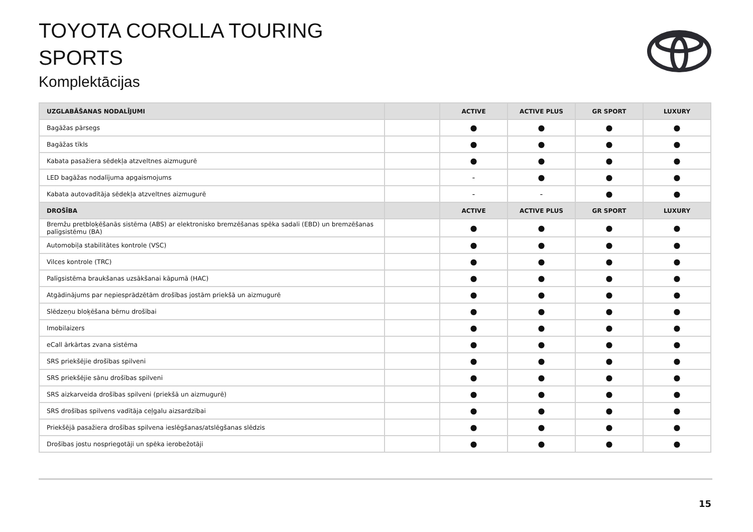TOYOTA COROLLA TOURING
SPORTS
Komplektācijas
| UZGLABĀŠANAS NODALĪJUMI | | ACTIVE | ACTIVE PLUS | GR SPORT | LUXURY |
| --- | --- | --- | --- | --- | --- |
| Bagāžas pārsegs | | ● | ● | ● | ● |
| Bagāžas tīkls | | ● | ● | ● | ● |
| Kabata pasažiera sēdekļa atzveltnes aizmugurē | | ● | ● | ● | ● |
| LED bagāžas nodalījuma apgaismojums | | - | ● | ● | ● |
| Kabata autovadītāja sēdekļa atzveltnes aizmugurē | | - | - | ● | ● |
| DROŠĪBA | | ACTIVE | ACTIVE PLUS | GR SPORT | LUXURY |
| Bremžu pretbloķēšanās sistēma (ABS) ar elektronisko bremzēšanas spēka sadali (EBD) un bremzēšanas palīgsistēmu (BA) | | ● | ● | ● | ● |
| Automobiļa stabilitātes kontrole (VSC) | | ● | ● | ● | ● |
| Vilces kontrole (TRC) | | ● | ● | ● | ● |
| Palīgsistēma braukšanas uzsākšanai kāpumā (HAC) | | ● | ● | ● | ● |
| Atgādinājums par nepiesprādzētām drošības jostām priekšā un aizmugurē | | ● | ● | ● | ● |
| Slēdzeņu bloķēšana bērnu drošībai | | ● | ● | ● | ● |
| Imobilaizers | | ● | ● | ● | ● |
| eCall ārkārtas zvana sistēma | | ● | ● | ● | ● |
| SRS priekšējie drošības spilveni | | ● | ● | ● | ● |
| SRS priekšējie sānu drošības spilveni | | ● | ● | ● | ● |
| SRS aizkarveida drošības spilveni (priekšā un aizmugurē) | | ● | ● | ● | ● |
| SRS drošības spilvens vadītāja ceļgalu aizsardzībai | | ● | ● | ● | ● |
| Priekšējā pasažiera drošības spilvena ieslēgšanas/atslēgšanas slēdzis | | ● | ● | ● | ● |
| Drošības jostu nospriegotāji un spēka ierobežotāji | | ● | ● | ● | ● |
15